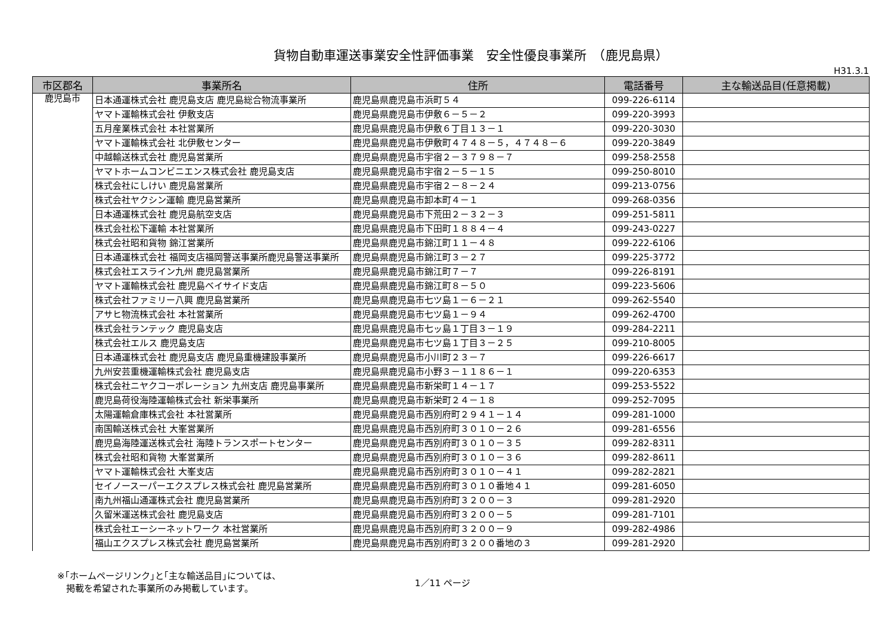貨物自動車運送事業安全性評価事業　安全性優良事業所　（鹿児島県）
H31.3.1
| 市区郡名 | 事業所名 | 住所 | 電話番号 | 主な輸送品目(任意掲載) |
| --- | --- | --- | --- | --- |
| 鹿児島市 | 日本通運株式会社 鹿児島支店 鹿児島総合物流事業所 | 鹿児島県鹿児島市浜町５４ | 099-226-6114 | |
| | ヤマト運輸株式会社 伊敷支店 | 鹿児島県鹿児島市伊敷６－５－２ | 099-220-3993 | |
| | 五月産業株式会社 本社営業所 | 鹿児島県鹿児島市伊敷６丁目１３－１ | 099-220-3030 | |
| | ヤマト運輸株式会社 北伊敷センター | 鹿児島県鹿児島市伊敷町４７４８－５，４７４８－６ | 099-220-3849 | |
| | 中越輸送株式会社 鹿児島営業所 | 鹿児島県鹿児島市宇宿２－３７９８－７ | 099-258-2558 | |
| | ヤマトホームコンビニエンス株式会社 鹿児島支店 | 鹿児島県鹿児島市宇宿２－５－１５ | 099-250-8010 | |
| | 株式会社にしけい 鹿児島営業所 | 鹿児島県鹿児島市宇宿２－８－２４ | 099-213-0756 | |
| | 株式会社ヤクシン運輸 鹿児島営業所 | 鹿児島県鹿児島市卸本町４－１ | 099-268-0356 | |
| | 日本通運株式会社 鹿児島航空支店 | 鹿児島県鹿児島市下荒田２－３２－３ | 099-251-5811 | |
| | 株式会社松下運輸 本社営業所 | 鹿児島県鹿児島市下田町１８８４－４ | 099-243-0227 | |
| | 株式会社昭和貨物 錦江営業所 | 鹿児島県鹿児島市錦江町１１－４８ | 099-222-6106 | |
| | 日本通運株式会社 福岡支店福岡警送事業所鹿児島警送事業所 | 鹿児島県鹿児島市錦江町３－２７ | 099-225-3772 | |
| | 株式会社エスライン九州 鹿児島営業所 | 鹿児島県鹿児島市錦江町７－７ | 099-226-8191 | |
| | ヤマト運輸株式会社 鹿児島ベイサイド支店 | 鹿児島県鹿児島市錦江町８－５０ | 099-223-5606 | |
| | 株式会社ファミリー八興 鹿児島営業所 | 鹿児島県鹿児島市七ツ島１－６－２１ | 099-262-5540 | |
| | アサヒ物流株式会社 本社営業所 | 鹿児島県鹿児島市七ツ島１－９４ | 099-262-4700 | |
| | 株式会社ランテック 鹿児島支店 | 鹿児島県鹿児島市七ッ島１丁目３－１９ | 099-284-2211 | |
| | 株式会社エルス 鹿児島支店 | 鹿児島県鹿児島市七ツ島１丁目３－２５ | 099-210-8005 | |
| | 日本通運株式会社 鹿児島支店 鹿児島重機建設事業所 | 鹿児島県鹿児島市小川町２３－７ | 099-226-6617 | |
| | 九州安芸重機運輸株式会社 鹿児島支店 | 鹿児島県鹿児島市小野３－１１８６－１ | 099-220-6353 | |
| | 株式会社ニヤクコーポレーション 九州支店 鹿児島事業所 | 鹿児島県鹿児島市新栄町１４－１７ | 099-253-5522 | |
| | 鹿児島荷役海陸運輸株式会社 新栄事業所 | 鹿児島県鹿児島市新栄町２４－１８ | 099-252-7095 | |
| | 太陽運輸倉庫株式会社 本社営業所 | 鹿児島県鹿児島市西別府町２９４１－１４ | 099-281-1000 | |
| | 南国輸送株式会社 大峯営業所 | 鹿児島県鹿児島市西別府町３０１０－２６ | 099-281-6556 | |
| | 鹿児島海陸運送株式会社 海陸トランスポートセンター | 鹿児島県鹿児島市西別府町３０１０－３５ | 099-282-8311 | |
| | 株式会社昭和貨物 大峯営業所 | 鹿児島県鹿児島市西別府町３０１０－３６ | 099-282-8611 | |
| | ヤマト運輸株式会社 大峯支店 | 鹿児島県鹿児島市西別府町３０１０－４１ | 099-282-2821 | |
| | セイノースーパーエクスプレス株式会社 鹿児島営業所 | 鹿児島県鹿児島市西別府町３０１０番地４１ | 099-281-6050 | |
| | 南九州福山通運株式会社 鹿児島営業所 | 鹿児島県鹿児島市西別府町３２００－３ | 099-281-2920 | |
| | 久留米運送株式会社 鹿児島支店 | 鹿児島県鹿児島市西別府町３２００－５ | 099-281-7101 | |
| | 株式会社エーシーネットワーク 本社営業所 | 鹿児島県鹿児島市西別府町３２００－９ | 099-282-4986 | |
| | 福山エクスプレス株式会社 鹿児島営業所 | 鹿児島県鹿児島市西別府町３２００番地の３ | 099-281-2920 | |
※｢ホームページリンク｣と｢主な輸送品目｣については、
　掲載を希望された事業所のみ掲載しています。
1／11 ページ